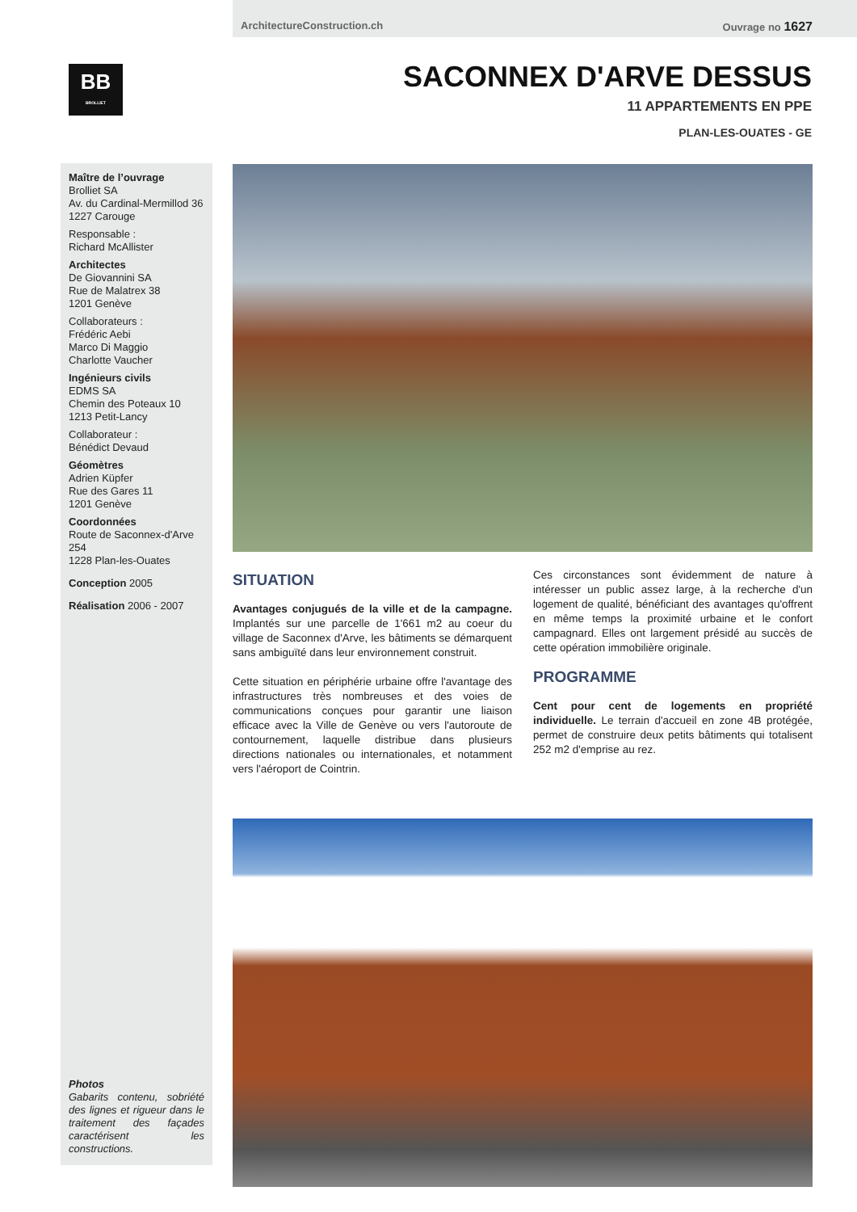ArchitectureConstruction.ch Ouvrage no 1627
BB
BROLLIET
SACONNEX D'ARVE DESSUS
11 APPARTEMENTS EN PPE
PLAN-LES-OUATES - GE
Maître de l’ouvrage
Brolliet SA
Av. du Cardinal-Mermillod 36
1227 Carouge
Responsable :
Richard McAllister
Architectes
De Giovannini SA
Rue de Malatrex 38
1201 Genève
Collaborateurs :
Frédéric Aebi
Marco Di Maggio
Charlotte Vaucher
Ingénieurs civils
EDMS SA
Chemin des Poteaux 10
1213 Petit-Lancy
Collaborateur :
Bénédict Devaud
Géomètres
Adrien Küpfer
Rue des Gares 11
1201 Genève
Coordonnées
Route de Saconnex-d'Arve 254
1228 Plan-les-Ouates
Conception 2005
Réalisation 2006 - 2007
Photos
Gabarits contenu, sobriété des lignes et rigueur dans le traitement des façades caractérisent les constructions.
SITUATION
Avantages conjugués de la ville et de la campagne. Implantés sur une parcelle de 1'661 m2 au coeur du village de Saconnex d'Arve, les bâtiments se démarquent sans ambiguïté dans leur environnement construit.
Cette situation en périphérie urbaine offre l'avantage des infrastructures très nombreuses et des voies de communications conçues pour garantir une liaison efficace avec la Ville de Genève ou vers l'autoroute de contournement, laquelle distribue dans plusieurs directions nationales ou internationales, et notamment vers l'aéroport de Cointrin.
Ces circonstances sont évidemment de nature à intéresser un public assez large, à la recherche d'un logement de qualité, bénéficiant des avantages qu'offrent en même temps la proximité urbaine et le confort campagnard. Elles ont largement présidé au succès de cette opération immobilière originale.
PROGRAMME
Cent pour cent de logements en propriété individuelle. Le terrain d'accueil en zone 4B protégée, permet de construire deux petits bâtiments qui totalisent 252 m2 d'emprise au rez.